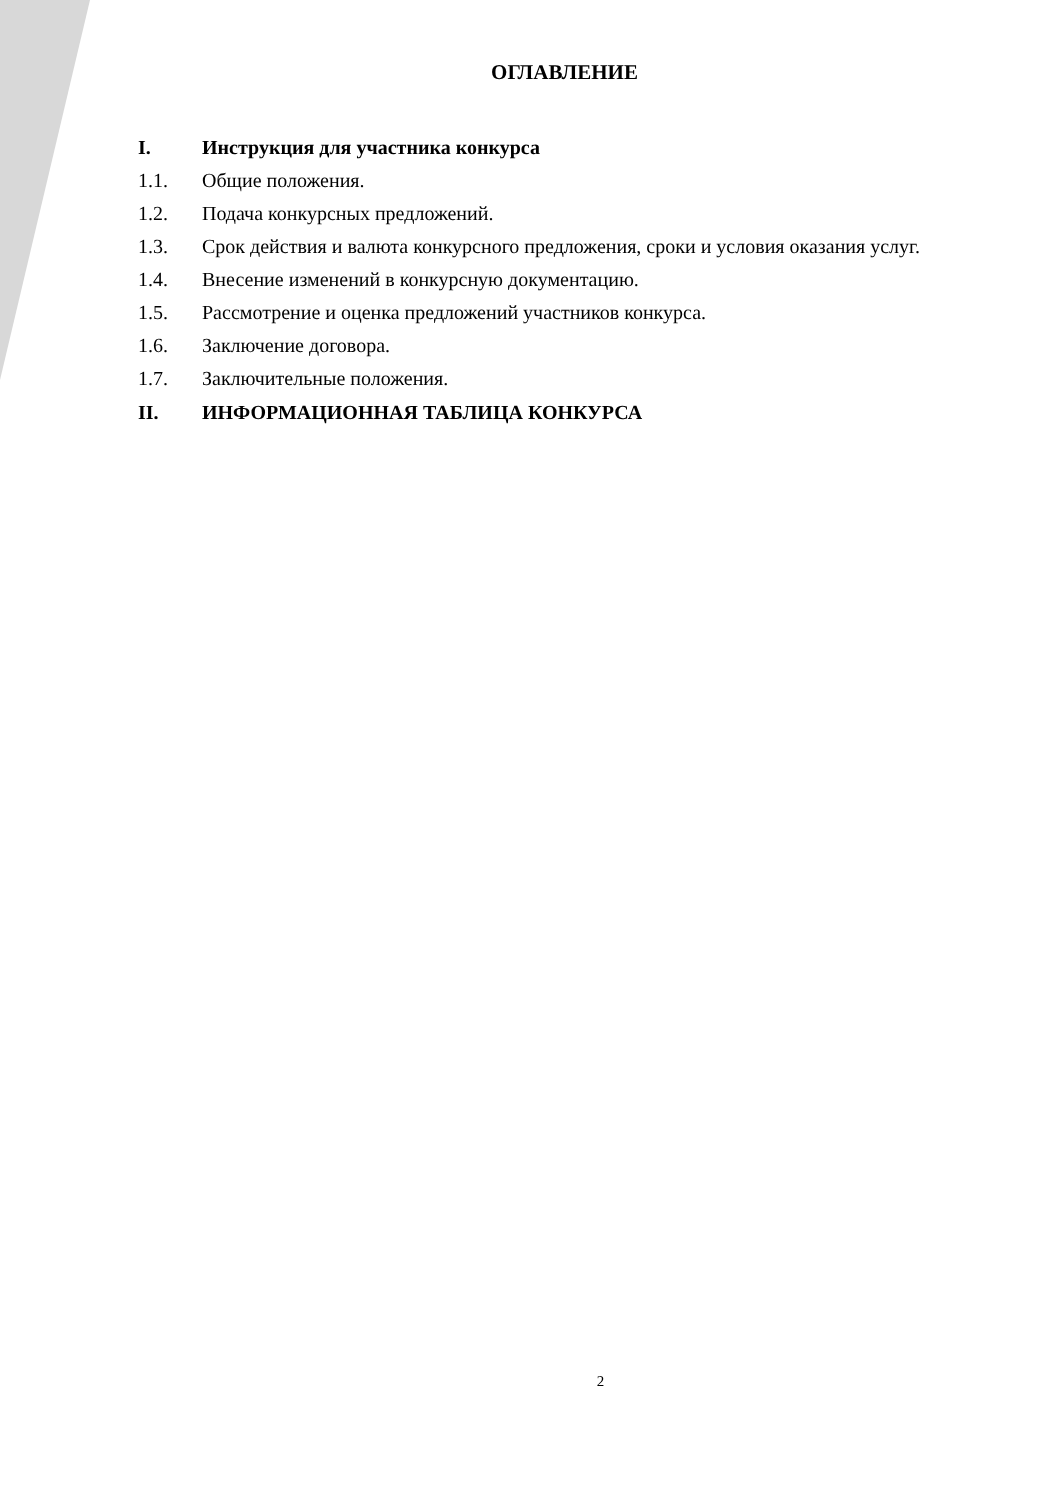ОГЛАВЛЕНИЕ
I. Инструкция для участника конкурса
1.1. Общие положения.
1.2. Подача конкурсных предложений.
1.3. Срок действия и валюта конкурсного предложения, сроки и условия оказания услуг.
1.4. Внесение изменений в конкурсную документацию.
1.5. Рассмотрение и оценка предложений участников конкурса.
1.6. Заключение договора.
1.7. Заключительные положения.
II. ИНФОРМАЦИОННАЯ ТАБЛИЦА КОНКУРСА
2